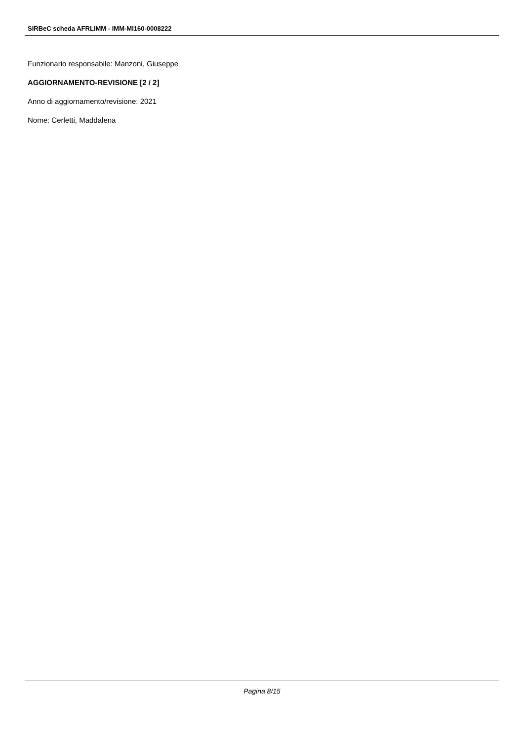SIRBeC scheda AFRLIMM - IMM-MI160-0008222
Funzionario responsabile: Manzoni, Giuseppe
AGGIORNAMENTO-REVISIONE [2 / 2]
Anno di aggiornamento/revisione: 2021
Nome: Cerletti, Maddalena
Pagina 8/15